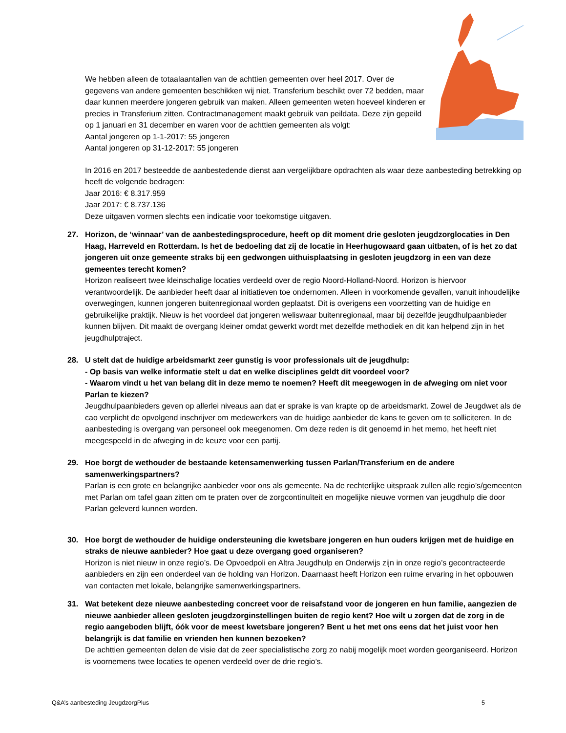We hebben alleen de totaalaantallen van de achttien gemeenten over heel 2017. Over de gegevens van andere gemeenten beschikken wij niet. Transferium beschikt over 72 bedden, maar daar kunnen meerdere jongeren gebruik van maken. Alleen gemeenten weten hoeveel kinderen er precies in Transferium zitten. Contractmanagement maakt gebruik van peildata. Deze zijn gepeild op 1 januari en 31 december en waren voor de achttien gemeenten als volgt:
Aantal jongeren op 1-1-2017: 55 jongeren
Aantal jongeren op 31-12-2017: 55 jongeren
In 2016 en 2017 besteedde de aanbestedende dienst aan vergelijkbare opdrachten als waar deze aanbesteding betrekking op heeft de volgende bedragen:
Jaar 2016: € 8.317.959
Jaar 2017: € 8.737.136
Deze uitgaven vormen slechts een indicatie voor toekomstige uitgaven.
27. Horizon, de ‘winnaar’ van de aanbestedingsprocedure, heeft op dit moment drie gesloten jeugdzorglocaties in Den Haag, Harreveld en Rotterdam. Is het de bedoeling dat zij de locatie in Heerhugowaard gaan uitbaten, of is het zo dat jongeren uit onze gemeente straks bij een gedwongen uithuisplaatsing in gesloten jeugdzorg in een van deze gemeentes terecht komen?
Horizon realiseert twee kleinschalige locaties verdeeld over de regio Noord-Holland-Noord. Horizon is hiervoor verantwoordelijk. De aanbieder heeft daar al initiatieven toe ondernomen. Alleen in voorkomende gevallen, vanuit inhoudelijke overwegingen, kunnen jongeren buitenregionaal worden geplaatst. Dit is overigens een voorzetting van de huidige en gebruikelijke praktijk. Nieuw is het voordeel dat jongeren weliswaar buitenregionaal, maar bij dezelfde jeugdhulpaanbieder kunnen blijven. Dit maakt de overgang kleiner omdat gewerkt wordt met dezelfde methodiek en dit kan helpend zijn in het jeugdhulptraject.
28. U stelt dat de huidige arbeidsmarkt zeer gunstig is voor professionals uit de jeugdhulp:
- Op basis van welke informatie stelt u dat en welke disciplines geldt dit voordeel voor?
- Waarom vindt u het van belang dit in deze memo te noemen? Heeft dit meegewogen in de afweging om niet voor Parlan te kiezen?
Jeugdhulpaanbieders geven op allerlei niveaus aan dat er sprake is van krapte op de arbeidsmarkt. Zowel de Jeugdwet als de cao verplicht de opvolgend inschrijver om medewerkers van de huidige aanbieder de kans te geven om te solliciteren. In de aanbesteding is overgang van personeel ook meegenomen. Om deze reden is dit genoemd in het memo, het heeft niet meegespeeld in de afweging in de keuze voor een partij.
29. Hoe borgt de wethouder de bestaande ketensamenwerking tussen Parlan/Transferium en de andere samenwerkingspartners?
Parlan is een grote en belangrijke aanbieder voor ons als gemeente. Na de rechterlijke uitspraak zullen alle regio’s/gemeenten met Parlan om tafel gaan zitten om te praten over de zorgcontinuïteit en mogelijke nieuwe vormen van jeugdhulp die door Parlan geleverd kunnen worden.
30. Hoe borgt de wethouder de huidige ondersteuning die kwetsbare jongeren en hun ouders krijgen met de huidige en straks de nieuwe aanbieder? Hoe gaat u deze overgang goed organiseren?
Horizon is niet nieuw in onze regio’s. De Opvoedpoli en Altra Jeugdhulp en Onderwijs zijn in onze regio’s gecontracteerde aanbieders en zijn een onderdeel van de holding van Horizon. Daarnaast heeft Horizon een ruime ervaring in het opbouwen van contacten met lokale, belangrijke samenwerkingspartners.
31. Wat betekent deze nieuwe aanbesteding concreet voor de reisafstand voor de jongeren en hun familie, aangezien de nieuwe aanbieder alleen gesloten jeugdzorginstellingen buiten de regio kent? Hoe wilt u zorgen dat de zorg in de regio aangeboden blijft, óók voor de meest kwetsbare jongeren? Bent u het met ons eens dat het juist voor hen belangrijk is dat familie en vrienden hen kunnen bezoeken?
De achttien gemeenten delen de visie dat de zeer specialistische zorg zo nabij mogelijk moet worden georganiseerd. Horizon is voornemens twee locaties te openen verdeeld over de drie regio’s.
Q&A’s aanbesteding JeugdzorgPlus 5